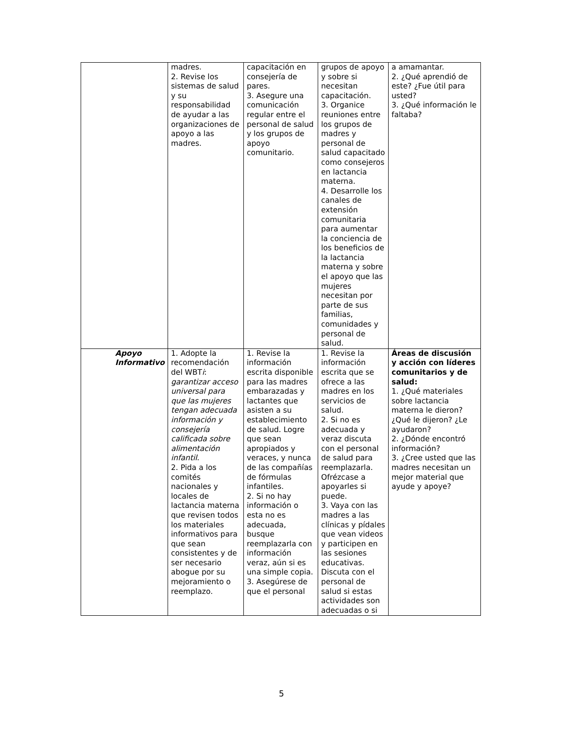| | madres. 2. Revise los sistemas de salud y su responsabilidad de ayudar a las organizaciones de apoyo a las madres. | capacitación en consejería de pares. 3. Asegure una comunicación regular entre el personal de salud y los grupos de apoyo comunitario. | grupos de apoyo y sobre si necesitan capacitación. 3. Organice reuniones entre los grupos de madres y personal de salud capacitado como consejeros en lactancia materna. 4. Desarrolle los canales de extensión comunitaria para aumentar la conciencia de los beneficios de la lactancia materna y sobre el apoyo que las mujeres necesitan por parte de sus familias, comunidades y personal de salud. | a amamantar. 2. ¿Qué aprendió de este? ¿Fue útil para usted? 3. ¿Qué información le faltaba? |
| Apoyo Informativo | 1. Adopte la recomendación del WBT i : garantizar acceso universal para que las mujeres tengan adecuada información y consejería calificada sobre alimentación infantil . 2. Pida a los comités nacionales y locales de lactancia materna que revisen todos los materiales informativos para que sean consistentes y de ser necesario abogue por su mejoramiento o reemplazo. | 1. Revise la información escrita disponible para las madres embarazadas y lactantes que asisten a su establecimiento de salud. Logre que sean apropiados y veraces, y nunca de las compañías de fórmulas infantiles. 2. Si no hay información o esta no es adecuada, busque reemplazarla con información veraz, aún si es una simple copia. 3. Asegúrese de que el personal | 1. Revise la información escrita que se ofrece a las madres en los servicios de salud. 2. Si no es adecuada y veraz discuta con el personal de salud para reemplazarla. Ofrézcase a apoyarles si puede. 3. Vaya con las madres a las clínicas y pídales que vean videos y participen en las sesiones educativas. Discuta con el personal de salud si estas actividades son adecuadas o si | Áreas de discusión y acción con líderes comunitarios y de salud: 1. ¿Qué materiales sobre lactancia materna le dieron? ¿Qué le dijeron? ¿Le ayudaron? 2. ¿Dónde encontró información? 3. ¿Cree usted que las madres necesitan un mejor material que ayude y apoye? |
5